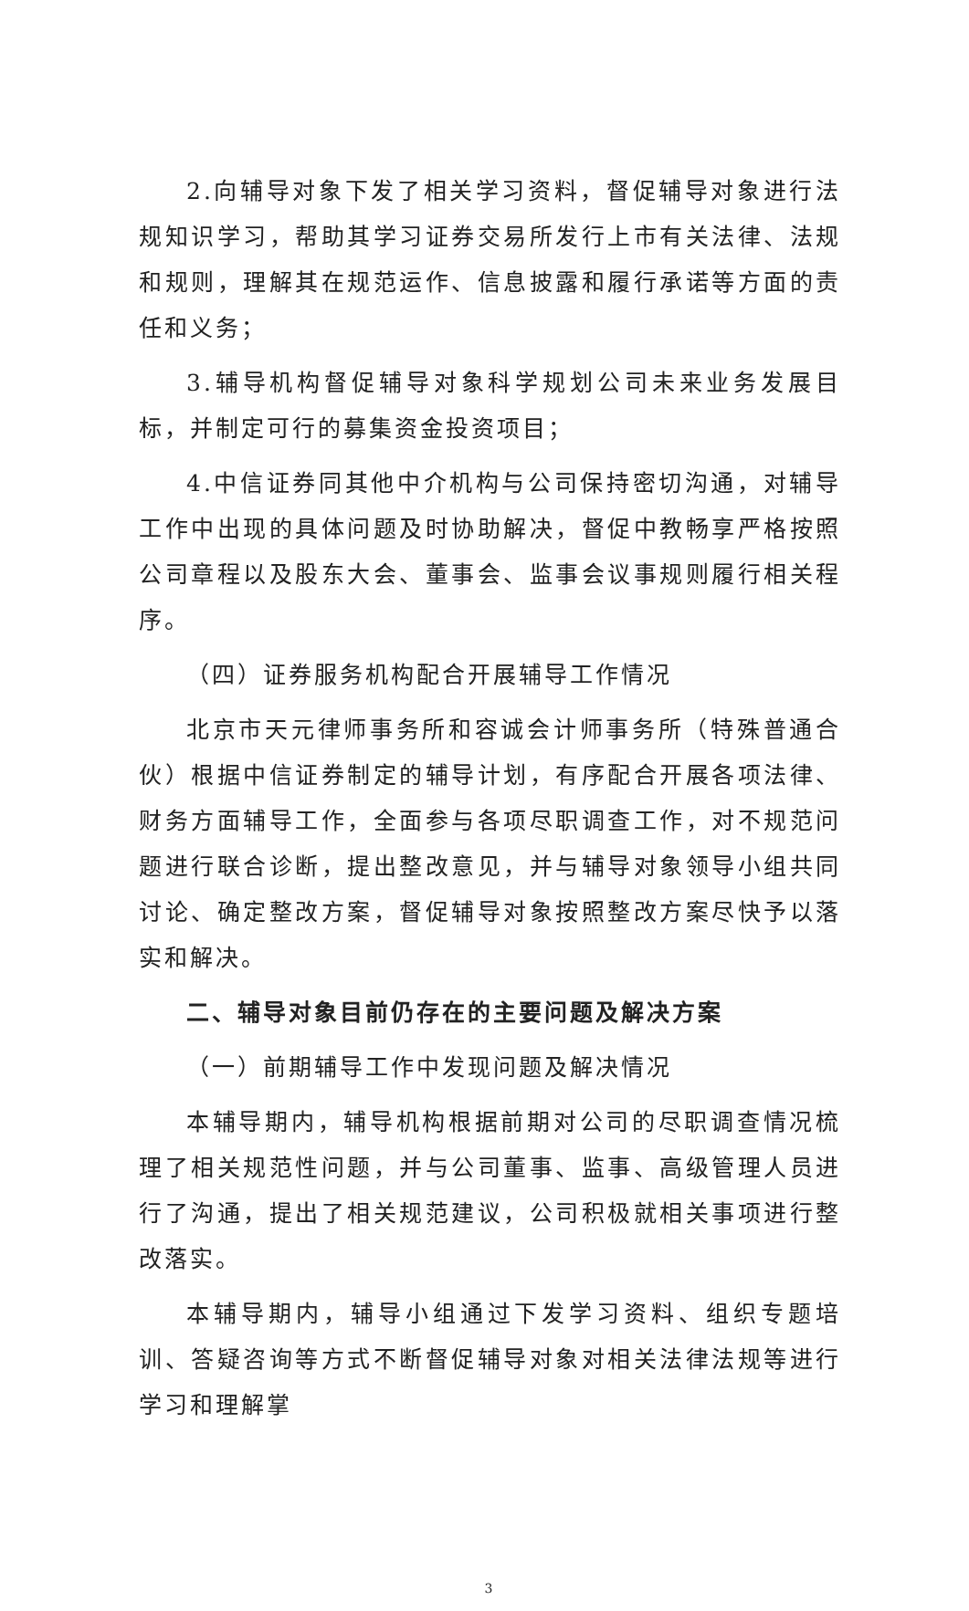2.向辅导对象下发了相关学习资料，督促辅导对象进行法规知识学习，帮助其学习证券交易所发行上市有关法律、法规和规则，理解其在规范运作、信息披露和履行承诺等方面的责任和义务；
3.辅导机构督促辅导对象科学规划公司未来业务发展目标，并制定可行的募集资金投资项目；
4.中信证券同其他中介机构与公司保持密切沟通，对辅导工作中出现的具体问题及时协助解决，督促中教畅享严格按照公司章程以及股东大会、董事会、监事会议事规则履行相关程序。
（四）证券服务机构配合开展辅导工作情况
北京市天元律师事务所和容诚会计师事务所（特殊普通合伙）根据中信证券制定的辅导计划，有序配合开展各项法律、财务方面辅导工作，全面参与各项尽职调查工作，对不规范问题进行联合诊断，提出整改意见，并与辅导对象领导小组共同讨论、确定整改方案，督促辅导对象按照整改方案尽快予以落实和解决。
二、辅导对象目前仍存在的主要问题及解决方案
（一）前期辅导工作中发现问题及解决情况
本辅导期内，辅导机构根据前期对公司的尽职调查情况梳理了相关规范性问题，并与公司董事、监事、高级管理人员进行了沟通，提出了相关规范建议，公司积极就相关事项进行整改落实。
本辅导期内，辅导小组通过下发学习资料、组织专题培训、答疑咨询等方式不断督促辅导对象对相关法律法规等进行学习和理解掌
3